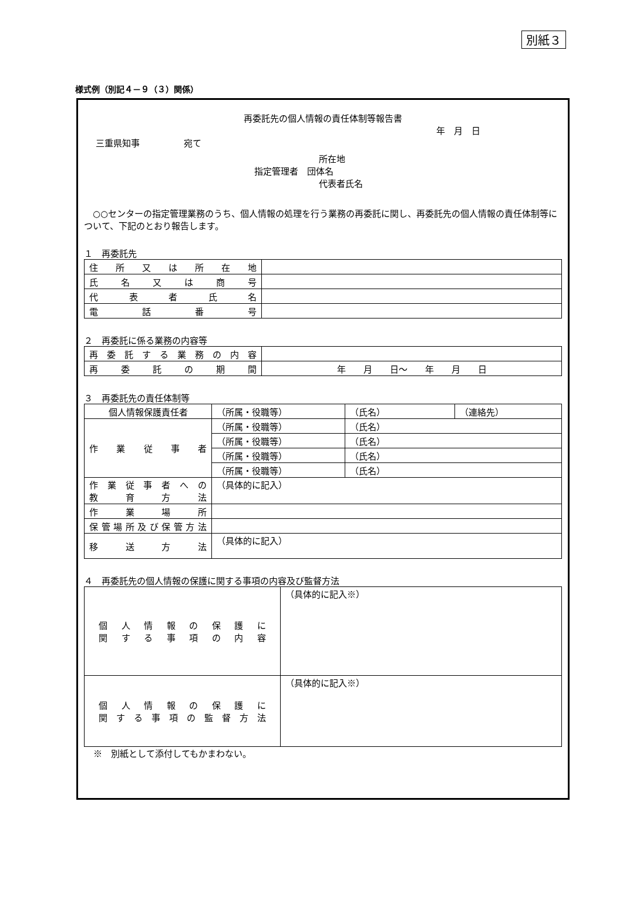別紙３
様式例（別記４－９（３）関係）
再委託先の個人情報の責任体制等報告書
年　月　日
三重県知事　　　　　宛て
所在地
指定管理者　団体名
代表者氏名
○○センターの指定管理業務のうち、個人情報の処理を行う業務の再委託に関し、再委託先の個人情報の責任体制等について、下記のとおり報告します。
１　再委託先
| 住所又は所在地 | |
| 氏名又は商号 | |
| 代表者氏名 | |
| 電話番号 | |
２　再委託に係る業務の内容等
| 再委託する業務の内容 | |
| 再委託の期間 | 年 月 日～ 年 月 日 |
３　再委託先の責任体制等
| 個人情報保護責任者 | （所属・役職等） | （氏名） | （連絡先） |
| 作業従事者 | （所属・役職等） | （氏名） | |
| | （所属・役職等） | （氏名） | |
| | （所属・役職等） | （氏名） | |
| | （所属・役職等） | （氏名） | |
| 作業従事者への 教育方法 | （具体的に記入） | | |
| 作業場所 | | | |
| 保管場所及び保管方法 | | | |
| 移送方法 | （具体的に記入） | | |
４　再委託先の個人情報の保護に関する事項の内容及び監督方法
| 個人情報の保護に 関する事項の内容 | （具体的に記入※） |
| 個人情報の保護に 関する事項の監督方法 | （具体的に記入※） |
※　別紙として添付してもかまわない。